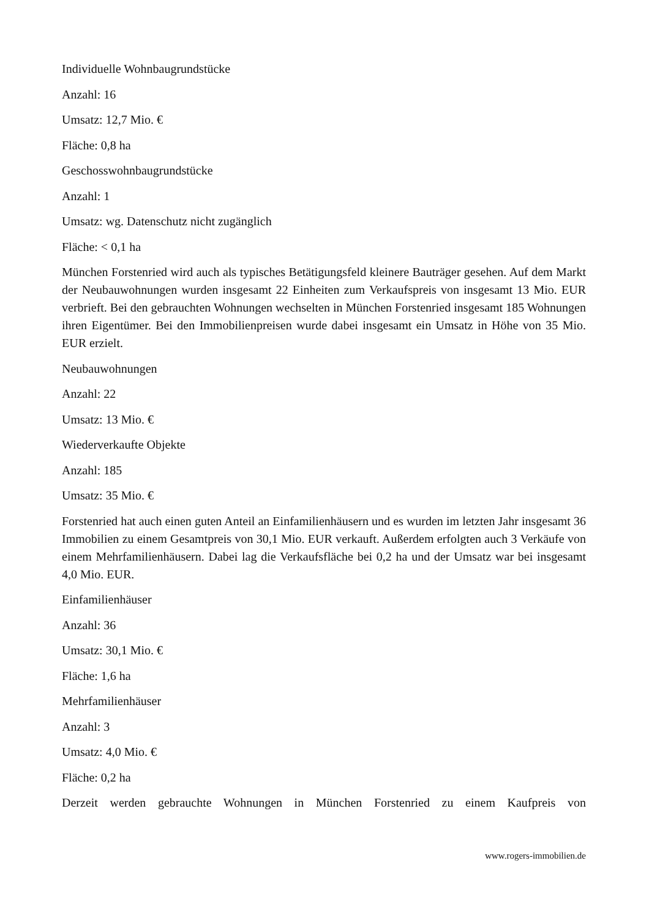Individuelle Wohnbaugrundstücke
Anzahl: 16
Umsatz: 12,7 Mio. €
Fläche: 0,8 ha
Geschosswohnbaugrundstücke
Anzahl: 1
Umsatz: wg. Datenschutz nicht zugänglich
Fläche: < 0,1 ha
München Forstenried wird auch als typisches Betätigungsfeld kleinere Bauträger gesehen. Auf dem Markt der Neubauwohnungen wurden insgesamt 22 Einheiten zum Verkaufspreis von insgesamt 13 Mio. EUR verbrieft. Bei den gebrauchten Wohnungen wechselten in München Forstenried insgesamt 185 Wohnungen ihren Eigentümer. Bei den Immobilienpreisen wurde dabei insgesamt ein Umsatz in Höhe von 35 Mio. EUR erzielt.
Neubauwohnungen
Anzahl: 22
Umsatz: 13 Mio. €
Wiederverkaufte Objekte
Anzahl: 185
Umsatz: 35 Mio. €
Forstenried hat auch einen guten Anteil an Einfamilienhäusern und es wurden im letzten Jahr insgesamt 36 Immobilien zu einem Gesamtpreis von 30,1 Mio. EUR verkauft. Außerdem erfolgten auch 3 Verkäufe von einem Mehrfamilienhäusern. Dabei lag die Verkaufsfläche bei 0,2 ha und der Umsatz war bei insgesamt 4,0 Mio. EUR.
Einfamilienhäuser
Anzahl: 36
Umsatz: 30,1 Mio. €
Fläche: 1,6 ha
Mehrfamilienhäuser
Anzahl: 3
Umsatz: 4,0 Mio. €
Fläche: 0,2 ha
Derzeit werden gebrauchte Wohnungen in München Forstenried zu einem Kaufpreis von
www.rogers-immobilien.de